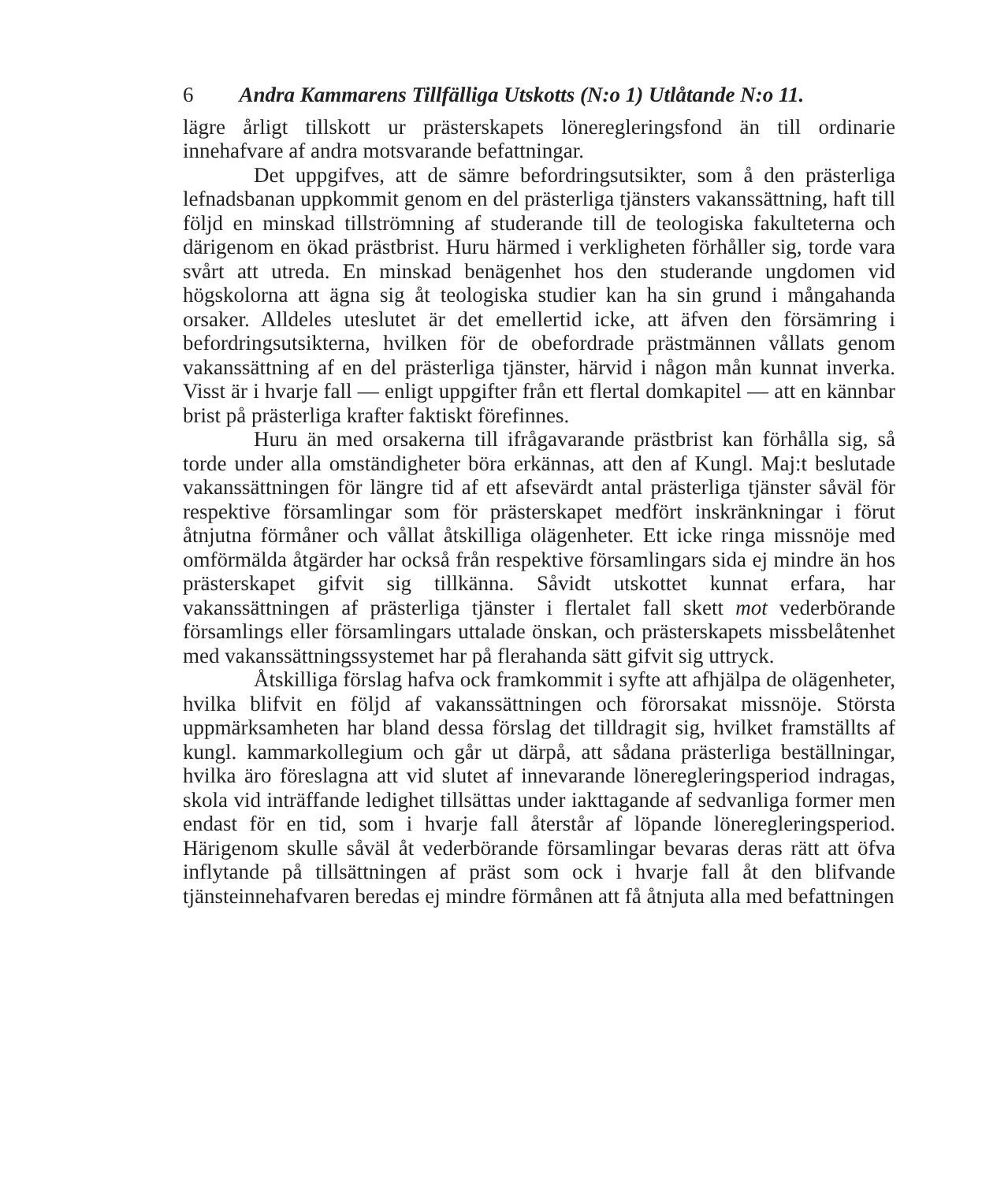6 Andra Kammarens Tillfälliga Utskotts (N:o 1) Utlåtande N:o 11.
lägre årligt tillskott ur prästerskapets löneregleringsfond än till ordinarie innehafvare af andra motsvarande befattningar.
Det uppgifves, att de sämre befordringsutsikter, som å den prästerliga lefnadsbanan uppkommit genom en del prästerliga tjänsters vakanssättning, haft till följd en minskad tillströmning af studerande till de teologiska fakulteterna och därigenom en ökad prästbrist. Huru härmed i verkligheten förhåller sig, torde vara svårt att utreda. En minskad benägenhet hos den studerande ungdomen vid högskolorna att ägna sig åt teologiska studier kan ha sin grund i mångahanda orsaker. Alldeles uteslutet är det emellertid icke, att äfven den försämring i befordringsutsikterna, hvilken för de obefordrade prästmännen vållats genom vakanssättning af en del prästerliga tjänster, härvid i någon mån kunnat inverka. Visst är i hvarje fall — enligt uppgifter från ett flertal domkapitel — att en kännbar brist på prästerliga krafter faktiskt förefinnes.
Huru än med orsakerna till ifrågavarande prästbrist kan förhålla sig, så torde under alla omständigheter böra erkännas, att den af Kungl. Maj:t beslutade vakanssättningen för längre tid af ett afsevärdt antal prästerliga tjänster såväl för respektive församlingar som för prästerskapet medfört inskränkningar i förut åtnjutna förmåner och vållat åtskilliga olägenheter. Ett icke ringa missnöje med omförmälda åtgärder har också från respektive församlingars sida ej mindre än hos prästerskapet gifvit sig tillkänna. Såvidt utskottet kunnat erfara, har vakanssättningen af prästerliga tjänster i flertalet fall skett mot vederbörande församlings eller församlingars uttalade önskan, och prästerskapets missbelåtenhet med vakanssättningssystemet har på flerahanda sätt gifvit sig uttryck.
Åtskilliga förslag hafva ock framkommit i syfte att afhjälpa de olägenheter, hvilka blifvit en följd af vakanssättningen och förorsakat missnöje. Största uppmärksamheten har bland dessa förslag det tilldragit sig, hvilket framställts af kungl. kammarkollegium och går ut därpå, att sådana prästerliga beställningar, hvilka äro föreslagna att vid slutet af innevarande löneregleringsperiod indragas, skola vid inträffande ledighet tillsättas under iakttagande af sedvanliga former men endast för en tid, som i hvarje fall återstår af löpande löneregleringsperiod. Härigenom skulle såväl åt vederbörande församlingar bevaras deras rätt att öfva inflytande på tillsättningen af präst som ock i hvarje fall åt den blifvande tjänsteinnehafvaren beredas ej mindre förmånen att få åtnjuta alla med befattningen